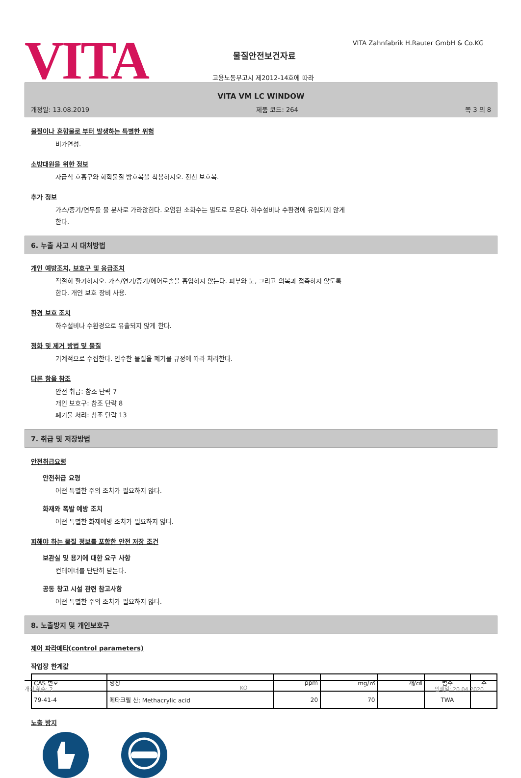VITA
VITA Zahnfabrik H.Rauter GmbH & Co.KG
물질안전보건자료
고용노동부고시 제2012-14호에 따라
VITA VM LC WINDOW
개정일: 13.08.2019 제품 코드: 264 쪽 3 의 8
물질이나 혼합물로 부터 발생하는 특별한 위험
비가연성.
소방대원을 위한 정보
자급식 호흡구와 화학물질 방호복을 착용하시오. 전신 보호복.
추가 정보
가스/증기/연무를 물 분사로 가라앉힌다. 오염된 소화수는 별도로 모은다. 하수설비나 수환경에 유입되지 않게
한다.
6. 누출 사고 시 대처방법
개인 예방조치, 보호구 및 응급조치
적절히 환기하시오. 가스/연기/증기/에어로솔을 흡입하지 않는다. 피부와 눈, 그리고 의복과 접촉하지 않도록
한다. 개인 보호 장비 사용.
환경 보호 조치
하수설비나 수환경으로 유출되지 않게 한다.
정화 및 제거 방법 및 물질
기계적으로 수집한다. 인수한 물질을 폐기물 규정에 따라 처리한다.
다른 항을 참조
안전 취급: 참조 단락 7
개인 보호구: 참조 단락 8
폐기물 처리: 참조 단락 13
7. 취급 및 저장방법
안전취급요령
안전취급 요령
어떤 특별한 주의 조치가 필요하지 않다.
화재와 폭발 예방 조치
어떤 특별한 화재예방 조치가 필요하지 않다.
피해야 하는 물질 정보를 포함한 안전 저장 조건
보관실 및 용기에 대한 요구 사항
컨테이너를 단단히 닫는다.
공동 창고 시설 관련 참고사항
어떤 특별한 주의 조치가 필요하지 않다.
8. 노출방지 및 개인보호구
제어 파라메타(control parameters)
작업장 한계값
| CAS 번호 | 명칭 | ppm | mg/㎥ | 개/㎤ | 범주 | 주 |
| 79-41-4 | 메타크릴 산; Methacrylic acid | 20 | 70 | | TWA | |
노출 방지
개정 횟수: 2 KO 인쇄일: 20.04.2020